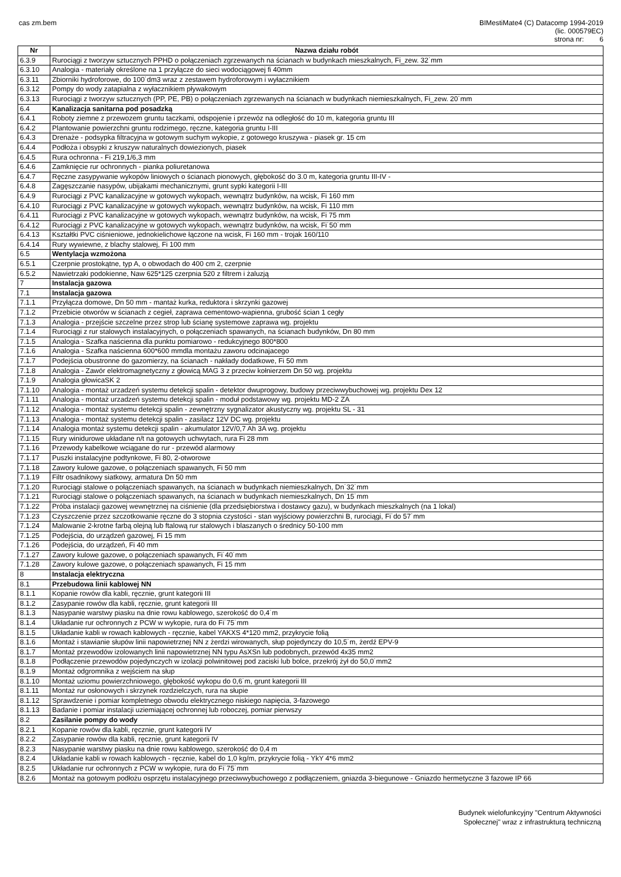cas zm.bem BIMestiMate4 (C) Datacomp 1994-2019
(lic. 000579EC)
strona nr: 6
| Nr | Nazwa działu robót |
| --- | --- |
| 6.3.9 | Rurociągi z tworzyw sztucznych PPHD o połączeniach zgrzewanych na ścianach w budynkach mieszkalnych, Fi_zew. 32˙mm |
| 6.3.10 | Analogia - materiały określone na 1 przyłącze do sieci wodociągowej fi 40mm |
| 6.3.11 | Zbiorniki hydroforowe, do 100˙dm3 wraz z zestawem hydroforowym i wyłacznikiem |
| 6.3.12 | Pompy do wody zatapialna z wyłacznikiem pływakowym |
| 6.3.13 | Rurociągi z tworzyw sztucznych (PP, PE, PB) o połączeniach zgrzewanych na ścianach w budynkach niemieszkalnych, Fi_zew. 20˙mm |
| 6.4 | Kanalizacja sanitarna pod posadzką |
| 6.4.1 | Roboty ziemne z przewozem gruntu taczkami, odspojenie i przewóz na odległość do 10 m, kategoria gruntu III |
| 6.4.2 | Plantowanie powierzchni gruntu rodzimego, ręczne, kategoria gruntu I-III |
| 6.4.3 | Drenaże - podsypka filtracyjna w gotowym suchym wykopie, z gotowego kruszywa - piasek gr. 15 cm |
| 6.4.4 | Podłoża i obsypki z kruszyw naturalnych dowiezionych, piasek |
| 6.4.5 | Rura ochronna - Fi 219,1/6,3 mm |
| 6.4.6 | Zamknięcie rur ochronnych - pianka poliuretanowa |
| 6.4.7 | Ręczne zasypywanie wykopów liniowych o ścianach pionowych, głębokość do 3.0 m, kategoria gruntu III-IV - |
| 6.4.8 | Zagęszczanie nasypów, ubijakami mechanicznymi, grunt sypki kategorii I-III |
| 6.4.9 | Rurociągi z PVC kanalizacyjne w gotowych wykopach, wewnątrz budynków, na wcisk, Fi 160 mm |
| 6.4.10 | Rurociągi z PVC kanalizacyjne w gotowych wykopach, wewnątrz budynków, na wcisk, Fi 110 mm |
| 6.4.11 | Rurociągi z PVC kanalizacyjne w gotowych wykopach, wewnątrz budynków, na wcisk, Fi 75 mm |
| 6.4.12 | Rurociągi z PVC kanalizacyjne w gotowych wykopach, wewnątrz budynków, na wcisk, Fi˙50˙mm |
| 6.4.13 | Kształtki PVC ciśnieniowe, jednokielichowe łączone na wcisk, Fi 160 mm - trojak 160/110 |
| 6.4.14 | Rury wywiewne, z blachy stalowej, Fi 100 mm |
| 6.5 | Wentylacja wzmożona |
| 6.5.1 | Czerpnie prostokątne, typ A, o obwodach do 400 cm 2, czerpnie |
| 6.5.2 | Nawietrzaki podokienne, Naw 625*125 czerpnia 520 z filtrem i żaluzją |
| 7 | Instalacja gazowa |
| 7.1 | Instalacja gazowa |
| 7.1.1 | Przyłącza domowe, Dn 50 mm - mantaż kurka, reduktora i skrzynki gazowej |
| 7.1.2 | Przebicie otworów w ścianach z cegieł, zaprawa cementowo-wapienna, grubość ścian 1 cegły |
| 7.1.3 | Analogia - przejście szczelne przez strop lub ścianę systemowe zaprawa wg. projektu |
| 7.1.4 | Rurociągi z rur stalowych instalacyjnych, o połączeniach spawanych, na ścianach budynków, Dn 80 mm |
| 7.1.5 | Analogia - Szafka naścienna dla punktu pomiarowo - redukcyjnego 800*800 |
| 7.1.6 | Analogia - Szafka naścienna 600*600 mmdla montażu zaworu odcinajacego |
| 7.1.7 | Podejścia obustronne do gazomierzy, na ścianach - nakłady dodatkowe, Fi 50 mm |
| 7.1.8 | Analogia - Zawór elektromagnetyczny z głowicą MAG 3 z przeciw kołnierzem Dn 50 wg. projektu |
| 7.1.9 | Analogia głowicaSK 2 |
| 7.1.10 | Analogia - montaż urzadzeń systemu detekcji spalin - detektor dwuprogowy, budowy przeciwwybuchowej wg. projektu Dex 12 |
| 7.1.11 | Analogia - montaż urzadzeń systemu detekcji spalin - moduł podstawowy wg. projektu MD-2 ZA |
| 7.1.12 | Analogia - montaż systemu detekcji spalin - zewnętrzny sygnalizator akustyczny wg. projektu SL - 31 |
| 7.1.13 | Analogia - montaż systemu detekcji spalin - zasilacz 12V DC wg. projektu |
| 7.1.14 | Analogia montaż systemu detekcji spalin - akumulator 12V/0,7 Ah 3A wg. projektu |
| 7.1.15 | Rury winidurowe układane n/t na gotowych uchwytach, rura Fi 28 mm |
| 7.1.16 | Przewody kabelkowe wciągane do rur - przewód alarmowy |
| 7.1.17 | Puszki instalacyjne podtynkowe, Fi 80, 2-otworowe |
| 7.1.18 | Zawory kulowe gazowe, o połączeniach spawanych, Fi 50 mm |
| 7.1.19 | Filtr osadnikowy siatkowy, armatura Dn 50 mm |
| 7.1.20 | Rurociągi stalowe o połączeniach spawanych, na ścianach w budynkach niemieszkalnych, Dn˙32˙mm |
| 7.1.21 | Rurociągi stalowe o połączeniach spawanych, na ścianach w budynkach niemieszkalnych, Dn˙15˙mm |
| 7.1.22 | Próba instalacji gazowej wewnętrznej na ciśnienie (dla przedsiębiorstwa i dostawcy gazu), w budynkach mieszkalnych (na 1 lokal) |
| 7.1.23 | Czyszczenie przez szczotkowanie ręczne do 3 stopnia czystości - stan wyjściowy powierzchni B, rurociągi, Fi˙do 57˙mm |
| 7.1.24 | Malowanie 2-krotne farbą olejną lub ftalową rur stalowych i blaszanych o średnicy 50-100 mm |
| 7.1.25 | Podejścia, do urządzeń gazowej, Fi 15 mm |
| 7.1.26 | Podejścia, do urządzeń, Fi 40 mm |
| 7.1.27 | Zawory kulowe gazowe, o połączeniach spawanych, Fi˙40˙mm |
| 7.1.28 | Zawory kulowe gazowe, o połączeniach spawanych, Fi 15 mm |
| 8 | Instalacja elektryczna |
| 8.1 | Przebudowa linii kablowej NN |
| 8.1.1 | Kopanie rowów dla kabli, ręcznie, grunt kategorii III |
| 8.1.2 | Zasypanie rowów dla kabli, ręcznie, grunt kategorii III |
| 8.1.3 | Nasypanie warstwy piasku na dnie rowu kablowego, szerokość do 0,4˙m |
| 8.1.4 | Układanie rur ochronnych z PCW w wykopie, rura do Fi˙75˙mm |
| 8.1.5 | Układanie kabli w rowach kablowych - ręcznie, kabel YAKXS 4*120 mm2, przykrycie folią |
| 8.1.6 | Montaż i stawianie słupów linii napowietrznej NN z żerdzi wirowanych, słup pojedynczy do 10,5˙m, żerdź EPV-9 |
| 8.1.7 | Montaż przewodów izolowanych linii napowietrznej NN typu AsXSn lub podobnych, przewód 4x35 mm2 |
| 8.1.8 | Podłączenie przewodów pojedynczych w izolacji polwinitowej pod zaciski lub bolce, przekrój żył do 50,0˙mm2 |
| 8.1.9 | Montaż odgromnika z wejściem na słup |
| 8.1.10 | Montaż uziomu powierzchniowego, głębokość wykopu do 0,6˙m, grunt kategorii III |
| 8.1.11 | Montaż rur osłonowych i skrzynek rozdzielczych, rura na słupie |
| 8.1.12 | Sprawdzenie i pomiar kompletnego obwodu elektrycznego niskiego napięcia, 3-fazowego |
| 8.1.13 | Badanie i pomiar instalacji uziemiającej ochronnej lub roboczej, pomiar pierwszy |
| 8.2 | Zasilanie pompy do wody |
| 8.2.1 | Kopanie rowów dla kabli, ręcznie, grunt kategorii IV |
| 8.2.2 | Zasypanie rowów dla kabli, ręcznie, grunt kategorii IV |
| 8.2.3 | Nasypanie warstwy piasku na dnie rowu kablowego, szerokość do 0,4 m |
| 8.2.4 | Układanie kabli w rowach kablowych - ręcznie, kabel do 1,0 kg/m, przykrycie folią - YkY 4*6 mm2 |
| 8.2.5 | Układanie rur ochronnych z PCW w wykopie, rura do Fi˙75˙mm |
| 8.2.6 | Montaż na gotowym podłożu osprzętu instalacyjnego przeciwwybuchowego z podłączeniem, gniazda 3-biegunowe - Gniazdo hermetyczne 3 fazowe IP 66 |
Budynek wielofunkcyjny "Centrum Aktywności
Społecznej" wraz z infrastrukturą techniczną